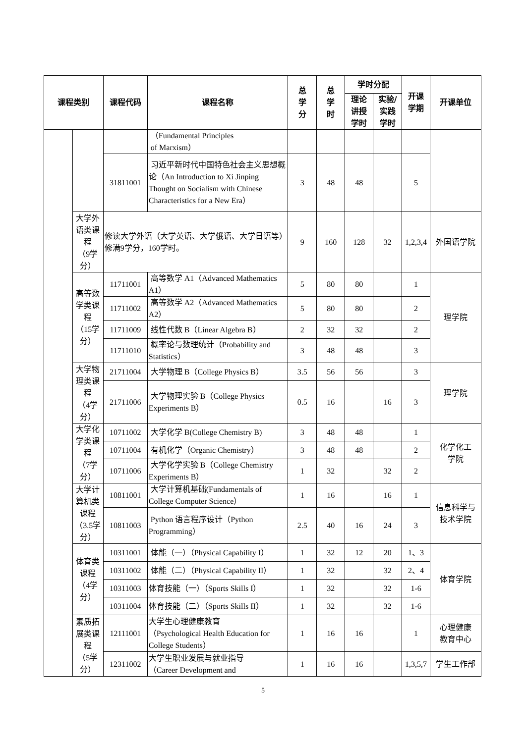| 课程类别 | | 课程代码 | 课程名称 | 总 学 分 | 总 学 时 | 学时分配 | | 开课 学期 | 开课单位 |
| --- | --- | --- | --- | --- | --- | --- | --- | --- | --- |
| | | | | | | 理论 讲授 学时 | 实验/ 实践 学时 | | |
| | | | （Fundamental Principles of Marxism） | | | | | | |
| | | 31811001 | 习近平新时代中国特色社会主义思想概论（An Introduction to Xi Jinping Thought on Socialism with Chinese Characteristics for a New Era） | 3 | 48 | 48 | | 5 | |
| | 大学外语类课程 （9学分） | 修读大学外语（大学英语、大学俄语、大学日语等）修满9学分，160学时。 | | 9 | 160 | 128 | 32 | 1,2,3,4 | 外国语学院 |
| | 高等数学类课程 （15学分） | 11711001 | 高等数学 A1（Advanced Mathematics A1） | 5 | 80 | 80 | | 1 | 理学院 |
| | | 11711002 | 高等数学 A2（Advanced Mathematics A2） | 5 | 80 | 80 | | 2 | |
| | | 11711009 | 线性代数 B（Linear Algebra B） | 2 | 32 | 32 | | 2 | |
| | | 11711010 | 概率论与数理统计（Probability and Statistics） | 3 | 48 | 48 | | 3 | |
| | 大学物理类课程 （4学分） | 21711004 | 大学物理 B（College Physics B） | 3.5 | 56 | 56 | | 3 | 理学院 |
| | | 21711006 | 大学物理实验 B（College Physics Experiments B） | 0.5 | 16 | | 16 | 3 | |
| | 大学化学类课程 （7学分） | 10711002 | 大学化学 B(College Chemistry B) | 3 | 48 | 48 | | 1 | 化学化工 学院 |
| | | 10711004 | 有机化学（Organic Chemistry） | 3 | 48 | 48 | | 2 | |
| | | 10711006 | 大学化学实验 B（College Chemistry Experiments B） | 1 | 32 | | 32 | 2 | |
| | 大学计算机类课程 （3.5学分） | 10811001 | 大学计算机基础(Fundamentals of College Computer Science） | 1 | 16 | | 16 | 1 | 信息科学与 技术学院 |
| | | 10811003 | Python 语言程序设计（Python Programming） | 2.5 | 40 | 16 | 24 | 3 | |
| | 体育类课程 （4学分） | 10311001 | 体能（一）（Physical Capability I） | 1 | 32 | 12 | 20 | 1、3 | 体育学院 |
| | | 10311002 | 体能（二）（Physical Capability II） | 1 | 32 | | 32 | 2、4 | |
| | | 10311003 | 体育技能（一）（Sports Skills I） | 1 | 32 | | 32 | 1-6 | |
| | | 10311004 | 体育技能（二）（Sports Skills II） | 1 | 32 | | 32 | 1-6 | |
| | 素质拓展类课程 （5学分） | 12111001 | 大学生心理健康教育 （Psychological Health Education for College Students） | 1 | 16 | 16 | | 1 | 心理健康 教育中心 |
| | | 12311002 | 大学生职业发展与就业指导 （Career Development and | 1 | 16 | 16 | | 1,3,5,7 | 学生工作部 |
5